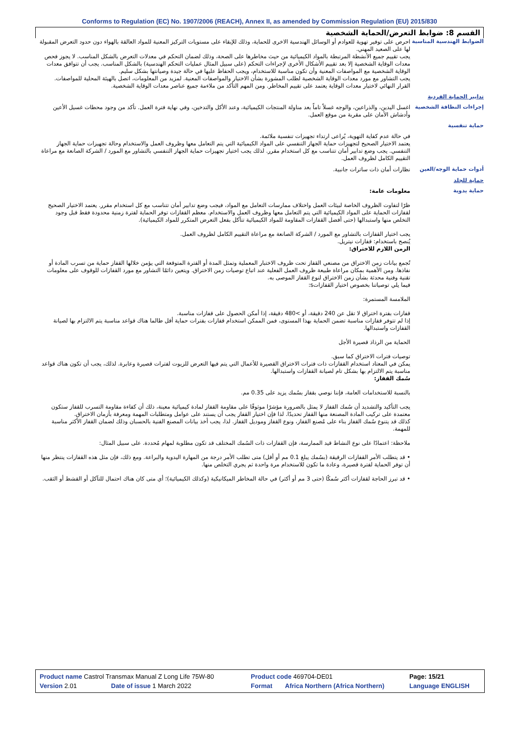Conforms to Regulation (EC) No. 1907/2006 (REACH), Annex II, as amended by Commission Regulation (EU) 2015/830
القسم 8: ضوابط التعرض/الحماية الشخصية
الضوابط الهندسية المناسبة
احرص على توفير تهوية للعوادم أو الوسائل الهندسية الاخرى للحماية، وذلك للإبقاء على مستويات التركيز المعنية للمواد العالقة بالهواء دون حدود التعرض المقبولة لها على الصعيد المهني.
يجب تقييم جميع الأنشطة المرتبطة بالمواد الكيميائية من حيث مخاطرها على الصحة، وذلك لضمان التحكم في معدلات التعرض بالشكل المناسب. لا يجوز فحص معدات الوقاية الشخصية إلا بعد تقييم الأشكال الأخرى لإجراءات التحكم (على سبيل المثال عمليات التحكم الهندسية) بالشكل المناسب. يجب أن تتوافق معدات الوقاية الشخصية مع المواصفات المعنية وأن تكون مناسبة للاستخدام، ويجب الحفاظ عليها في حالة جيدة وصيانتها بشكل سليم.
يجب التشاور مع مورد معدات الوقاية الشخصية لطلب المشورة بشأن الاختيار والمواصفات المعنية. لمزيد من المعلومات، اتصل بالهيئة المحلية للمواصفات.
القرار النهائي لاختيار معدات الوقاية يعتمد على تقييم المخاطر. ومن المهم التأكد من ملاءمة جميع عناصر معدات الوقاية الشخصية.
تدابير الحماية الفردية
إجراءات النظافة الشخصية
اغسل اليدين، والذراعين، والوجه غسلاً تاماً بعد مناولة المنتجات الكيميائية، وعند الأكل والتدخين، وفي نهاية فترة العمل. تأكد من وجود محطات غسيل الأعين وأدشاش الأمان على مقربة من موقع العمل.
حماية تنفسية
في حالة عدم كفاية التهوية، يُراعى ارتداء تجهيزات تنفسية ملائمة.
يعتمد الاختيار الصحيح لتجهيزات حماية الجهاز التنفسي على المواد الكيميائية التي يتم التعامل معها وظروف العمل والاستخدام وحالة تجهيزات حماية الجهاز التنفسي. يجب وضع تدابير أمان تتناسب مع كل استخدام مقرر. لذلك يجب اختيار تجهيزات حماية الجهاز التنفسي بالتشاور مع المورد / الشركة الصانعة مع مراعاة التقييم الكامل لظروف العمل.
أدوات حماية الوجه/العين
نظارات أمان ذات ساترات جانبية.
حماية للجلد
حماية يدوية
معلومات عامة:
ظرًا لتفاوت الظروف الخاصة لبيئات العمل واختلاف ممارسات التعامل مع المواد، فيجب وضع تدابير أمان تتناسب مع كل استخدام مقرر. يعتمد الاختيار الصحيح لقفازات الحماية على المواد الكيميائية التي يتم التعامل معها وظروف العمل والاستخدام. معظم القفازات توفر الحماية لفترة زمنية محدودة فقط قبل وجود التخلص منها واستبدالها (حتى أفضل القفازات المقاومة للمواد الكيميائية تتآكل بفعل التعرض المتكرر للمواد الكيميائية).
يجب اختيار القفازات بالتشاور مع المورد / الشركة الصانعة مع مراعاة التقييم الكامل لظروف العمل.
يُنصح باستخدام: قفازات نيتريل.
الزمن اللازم للاختراق:
تُجمع بيانات زمن الاختراق من مصنعي القفاز تحت ظروف الاختبار المعملية وتمثل المدة أو الفترة المتوقعة التي يؤمن خلالها القفاز حماية من تسرب المادة أو نفاذها. ومن الأهمية بمكان مراعاة طبيعة ظروف العمل الفعلية عند اتباع توصيات زمن الاختراق. ويتعين دائمًا التشاور مع مورد القفازات للوقوف على معلومات تقنية وفنية محدثة بشأن زمن الاختراق لنوع القفاز الموصى به.
فيما يلي توصياتنا بخصوص اختيار القفازاتs:
الملامسة المستمرة:
قفازات بفترة اختراق لا تقل عن 240 دقيقة، أو >480 دقيقة، إذا أمكن الحصول على قفازات مناسبة.
إذا لم تتوفر قفازات مناسبة تضمن الحماية بهذا المستوى، فمن الممكن استخدام قفازات بفترات حماية أقل طالما هناك قواعد مناسبة يتم الالتزام بها لصيانة القفازات واستبدالها.
الحماية من الرذاذ قصيرة الأجل
توصيات فترات الاختراق كما سبق.
يمكن في المعتاد استخدام القفازات ذات فترات الاختراق القصيرة للأعمال التي يتم فيها التعرض للزيوت لفترات قصيرة وعابرة. لذلك، يجب أن تكون هناك قواعد مناسبة يتم الالتزام بها بشكل تام لصيانة القفازات واستبدالها.
سُمك القفاز:
بالنسبة للاستخدامات العامة، فإننا نوصي بقفاز بسُمك يزيد على 0.35 مم.
يجب التأكيد والتشديد أن سُمك القفاز لا يمثل بالضرورة مؤشرًا موثوقًا على مقاومة القفاز لمادة كيميائية معينة، ذلك أن كفاءة مقاومة التسرب للقفاز ستكون معتمدة على تركيب المادة المصنعة منها القفاز تحديدًا. لذا فإن اختيار القفاز يجب أن يستند على عوامل ومتطلبات المهمة ومعرفة بأزمان الاختراق.
كذلك قد يتنوع سُمك القفاز بناء على مُصنع القفاز، ونوع القفاز وموديل القفاز. لذا، يجب أخذ بيانات المصنع الفنية بالحسبان وذلك لضمان القفاز الأكثر مناسبة للمهمة.
ملاحظة: اعتمادًا على نوع النشاط قيد الممارسة، فإن القفازات ذات السُمك المختلف قد تكون مطلوبة لمهام مُحددة. على سبيل المثال:
• قد يتطلب الأمر القفازات الرقيقة (بسُمك يبلغ 0.1 مم أو أقل) متى تطلب الأمر درجة من المهارة اليدوية والبراعة. ومع ذلك، فإن مثل هذه القفازات ينتظر منها أن توفر الحماية لفترة قصيرة، وعادة ما تكون للاستخدام مرة واحدة ثم يجري التخلص منها.
• قد تبرز الحاجة لقفازات أكثر سُمكًا (حتى 3 مم أو أكثر) في حالة المخاطر الميكانيكية (وكذلك الكيميائية)؛ أي متى كان هناك احتمال للتآكل أو القشط أو الثقب.
| Product name Castrol Transmax Manual Z Long Life 75W-80 | | Product code 469704-DE01 | | Page: 15/21 |
| Version 2.01 | Date of issue 1 March 2022 | Format | Africa Northern (Africa Northern) | Language ENGLISH |